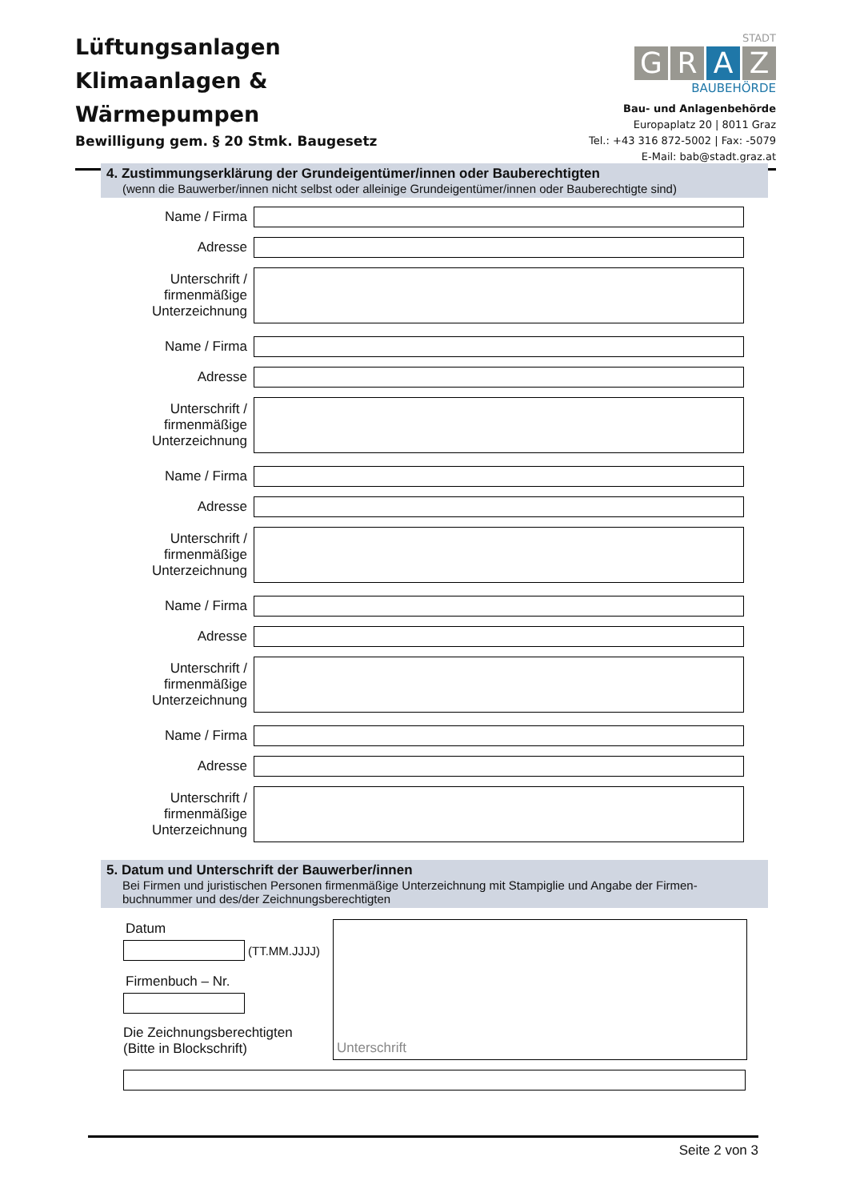Lüftungsanlagen
Klimaanlagen &
Wärmepumpen
Bewilligung gem. § 20 Stmk. Baugesetz
STADT
GRAZ
BAUBEHÖRDE
Bau- und Anlagenbehörde
Europaplatz 20 | 8011 Graz
Tel.: +43 316 872-5002 | Fax: -5079
E-Mail: bab@stadt.graz.at
4. Zustimmungserklärung der Grundeigentümer/innen oder Bauberechtigten
(wenn die Bauwerber/innen nicht selbst oder alleinige Grundeigentümer/innen oder Bauberechtigte sind)
Name / Firma
Adresse
Unterschrift /
firmenmäßige
Unterzeichnung
Name / Firma
Adresse
Unterschrift /
firmenmäßige
Unterzeichnung
Name / Firma
Adresse
Unterschrift /
firmenmäßige
Unterzeichnung
Name / Firma
Adresse
Unterschrift /
firmenmäßige
Unterzeichnung
Name / Firma
Adresse
Unterschrift /
firmenmäßige
Unterzeichnung
5. Datum und Unterschrift der Bauwerber/innen
Bei Firmen und juristischen Personen firmenmäßige Unterzeichnung mit Stampiglie und Angabe der Firmen-buchnummer und des/der Zeichnungsberechtigten
Datum
(TT.MM.JJJJ)
Firmenbuch – Nr.
Die Zeichnungsberechtigten
(Bitte in Blockschrift)
Unterschrift
Seite 2 von 3